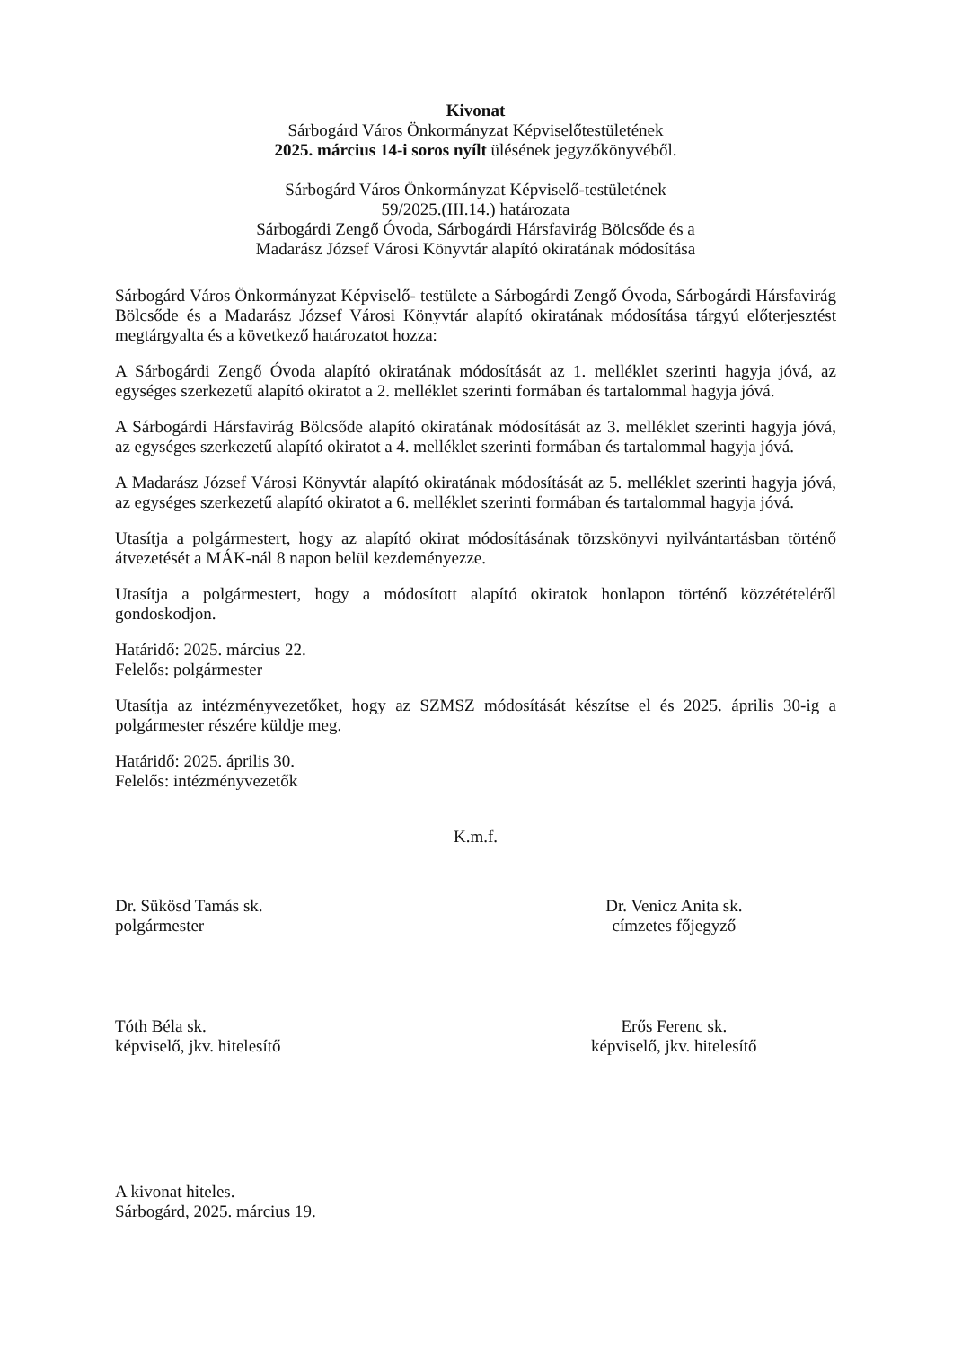Kivonat
Sárbogárd Város Önkormányzat Képviselőtestületének
2025. március 14-i soros nyílt ülésének jegyzőkönyvéből.
Sárbogárd Város Önkormányzat Képviselő-testületének
59/2025.(III.14.) határozata
Sárbogárdi Zengő Óvoda, Sárbogárdi Hársfavirág Bölcsőde és a
Madarász József Városi Könyvtár alapító okiratának módosítása
Sárbogárd Város Önkormányzat Képviselő- testülete a Sárbogárdi Zengő Óvoda, Sárbogárdi Hársfavirág Bölcsőde és a Madarász József Városi Könyvtár alapító okiratának módosítása tárgyú előterjesztést megtárgyalta és a következő határozatot hozza:
A Sárbogárdi Zengő Óvoda alapító okiratának módosítását az 1. melléklet szerinti hagyja jóvá, az egységes szerkezetű alapító okiratot a 2. melléklet szerinti formában és tartalommal hagyja jóvá.
A Sárbogárdi Hársfavirág Bölcsőde alapító okiratának módosítását az 3. melléklet szerinti hagyja jóvá, az egységes szerkezetű alapító okiratot a 4. melléklet szerinti formában és tartalommal hagyja jóvá.
A Madarász József Városi Könyvtár alapító okiratának módosítását az 5. melléklet szerinti hagyja jóvá, az egységes szerkezetű alapító okiratot a 6. melléklet szerinti formában és tartalommal hagyja jóvá.
Utasítja a polgármestert, hogy az alapító okirat módosításának törzskönyvi nyilvántartásban történő átvezetését a MÁK-nál 8 napon belül kezdeményezze.
Utasítja a polgármestert, hogy a módosított alapító okiratok honlapon történő közzétételéről gondoskodjon.
Határidő: 2025. március 22.
Felelős: polgármester
Utasítja az intézményvezetőket, hogy az SZMSZ módosítását készítse el és 2025. április 30-ig a polgármester részére küldje meg.
Határidő: 2025. április 30.
Felelős: intézményvezetők
K.m.f.
Dr. Sükösd Tamás sk.
polgármester
Dr. Venicz Anita sk.
címzetes főjegyző
Tóth Béla sk.
képviselő, jkv. hitelesítő
Erős Ferenc sk.
képviselő, jkv. hitelesítő
A kivonat hiteles.
Sárbogárd, 2025. március 19.